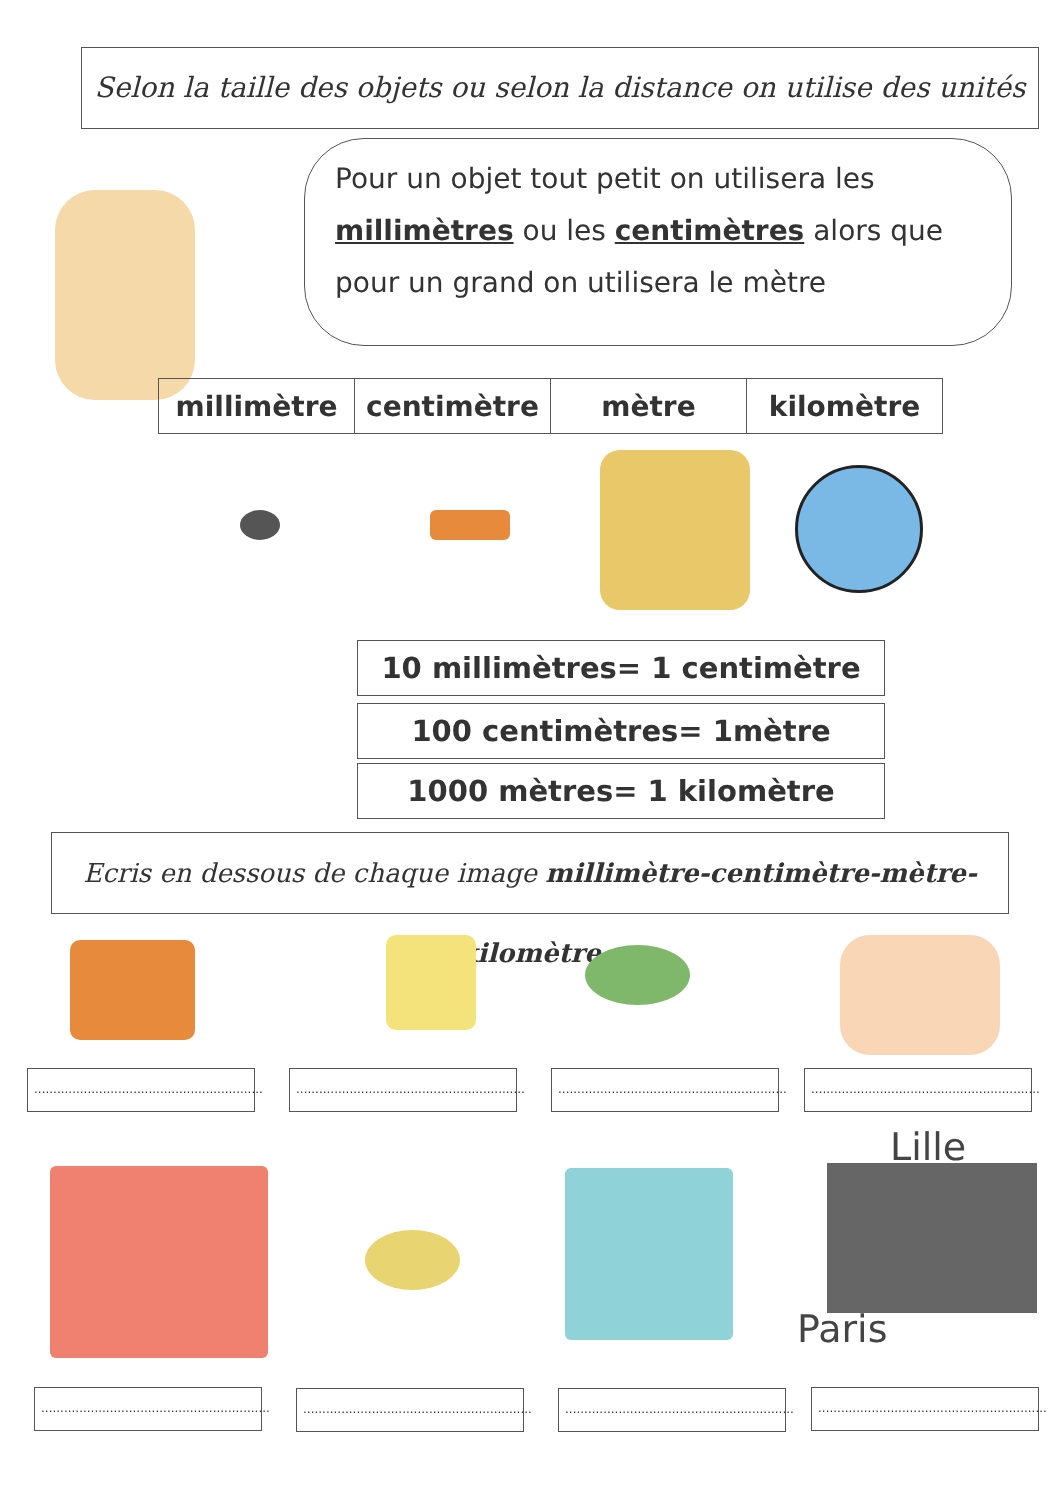Selon la taille des objets ou selon la distance on utilise des unités
Pour un objet tout petit on utilisera les millimètres ou les centimètres alors que pour un grand on utilisera le mètre
| millimètre | centimètre | mètre | kilomètre |
10 millimètres= 1 centimètre
100 centimètres= 1mètre
1000 mètres= 1 kilomètre
Ecris en dessous de chaque image millimètre-centimètre-mètre-kilomètre
............................................................
............................................................
............................................................
............................................................
Lille
Paris
............................................................
............................................................
............................................................
............................................................